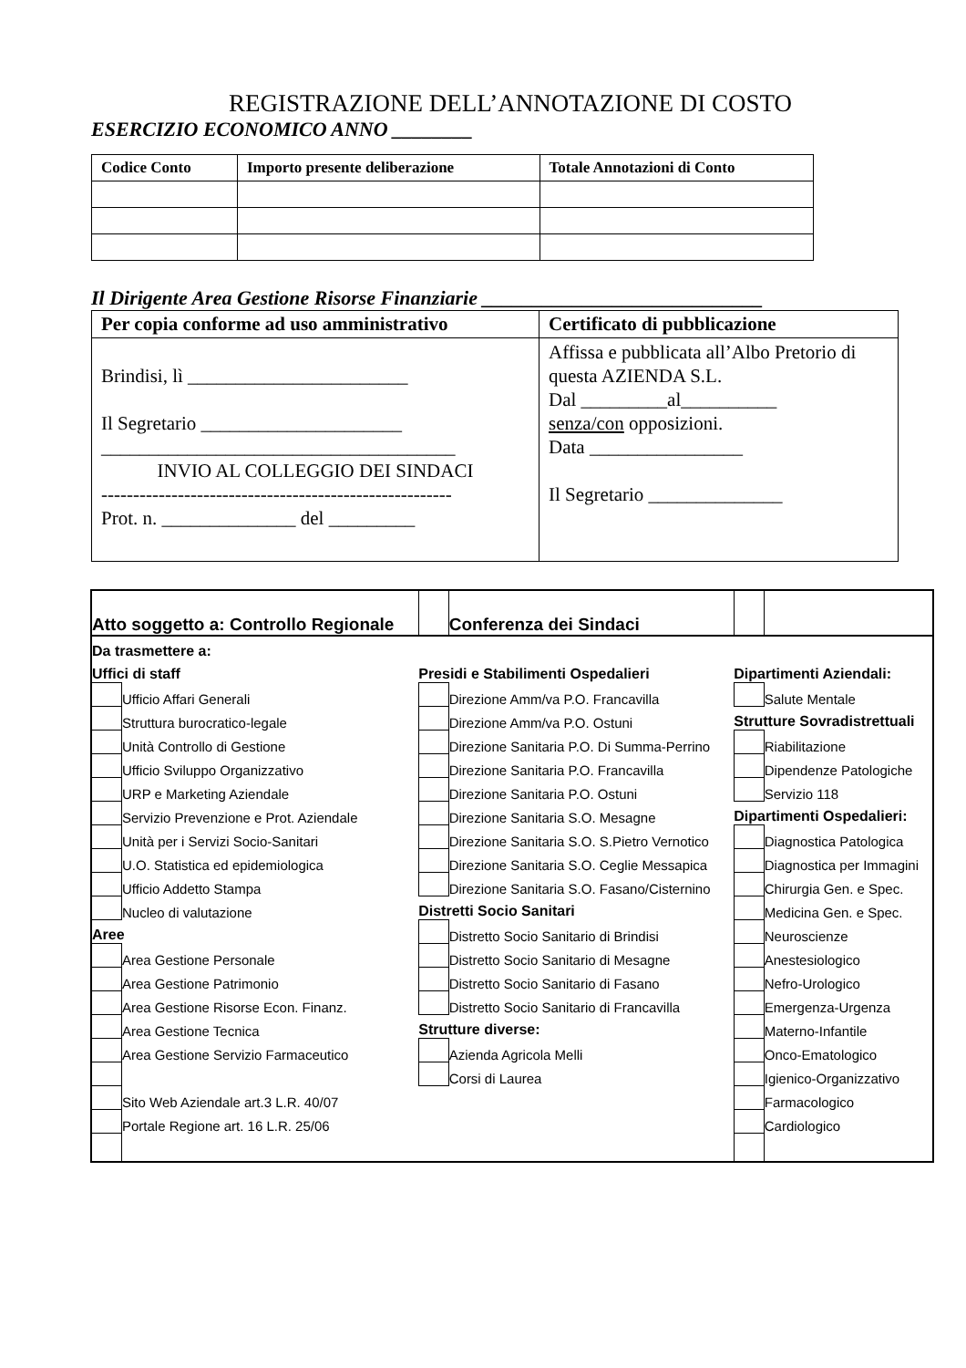REGISTRAZIONE DELL’ANNOTAZIONE DI COSTO
ESERCIZIO ECONOMICO ANNO ________
| Codice Conto | Importo presente deliberazione | Totale Annotazioni di Conto |
| --- | --- | --- |
Il Dirigente Area Gestione Risorse Finanziarie ____________________________
| Per copia conforme ad uso amministrativo | Certificato di pubblicazione |
| Brindisi, lì _______________________ Il Segretario _____________________ _____________________________________ INVIO AL COLLEGGIO DEI SINDACI ------------------------------------------------------- Prot. n. ______________ del _________ | Affissa e pubblicata all’Albo Pretorio di questa AZIENDA S.L. Dal _________al__________ senza/con opposizioni. Data ________________ Il Segretario ______________ |
| Atto soggetto a: Controllo Regionale | | | Conferenza dei Sindaci | | |
| Da trasmettere a: | | | | | |
| Uffici di staff | | Presidi e Stabilimenti Ospedalieri | | Dipartimenti Aziendali: | |
| | Ufficio Affari Generali | | Direzione Amm/va P.O. Francavilla | | Salute Mentale |
| | Struttura burocratico-legale | | Direzione Amm/va P.O. Ostuni | Strutture Sovradistrettuali | |
| | Unità Controllo di Gestione | | Direzione Sanitaria P.O. Di Summa-Perrino | | Riabilitazione |
| | Ufficio Sviluppo Organizzativo | | Direzione Sanitaria P.O. Francavilla | | Dipendenze Patologiche |
| | URP e Marketing Aziendale | | Direzione Sanitaria P.O. Ostuni | | Servizio 118 |
| | Servizio Prevenzione e Prot. Aziendale | | Direzione Sanitaria S.O. Mesagne | Dipartimenti Ospedalieri: | |
| | Unità per i Servizi Socio-Sanitari | | Direzione Sanitaria S.O. S.Pietro Vernotico | | Diagnostica Patologica |
| | U.O. Statistica ed epidemiologica | | Direzione Sanitaria S.O. Ceglie Messapica | | Diagnostica per Immagini |
| | Ufficio Addetto Stampa | | Direzione Sanitaria S.O. Fasano/Cisternino | | Chirurgia Gen. e Spec. |
| | Nucleo di valutazione | Distretti Socio Sanitari | | | Medicina Gen. e Spec. |
| Aree | | | Distretto Socio Sanitario di Brindisi | | Neuroscienze |
| | Area Gestione Personale | | Distretto Socio Sanitario di Mesagne | | Anestesiologico |
| | Area Gestione Patrimonio | | Distretto Socio Sanitario di Fasano | | Nefro-Urologico |
| | Area Gestione Risorse Econ. Finanz. | | Distretto Socio Sanitario di Francavilla | | Emergenza-Urgenza |
| | Area Gestione Tecnica | Strutture diverse: | | | Materno-Infantile |
| | Area Gestione Servizio Farmaceutico | | Azienda Agricola Melli | | Onco-Ematologico |
| | | | Corsi di Laurea | | Igienico-Organizzativo |
| | Sito Web Aziendale art.3 L.R. 40/07 | | | | Farmacologico |
| | Portale Regione art. 16 L.R. 25/06 | | | | Cardiologico |